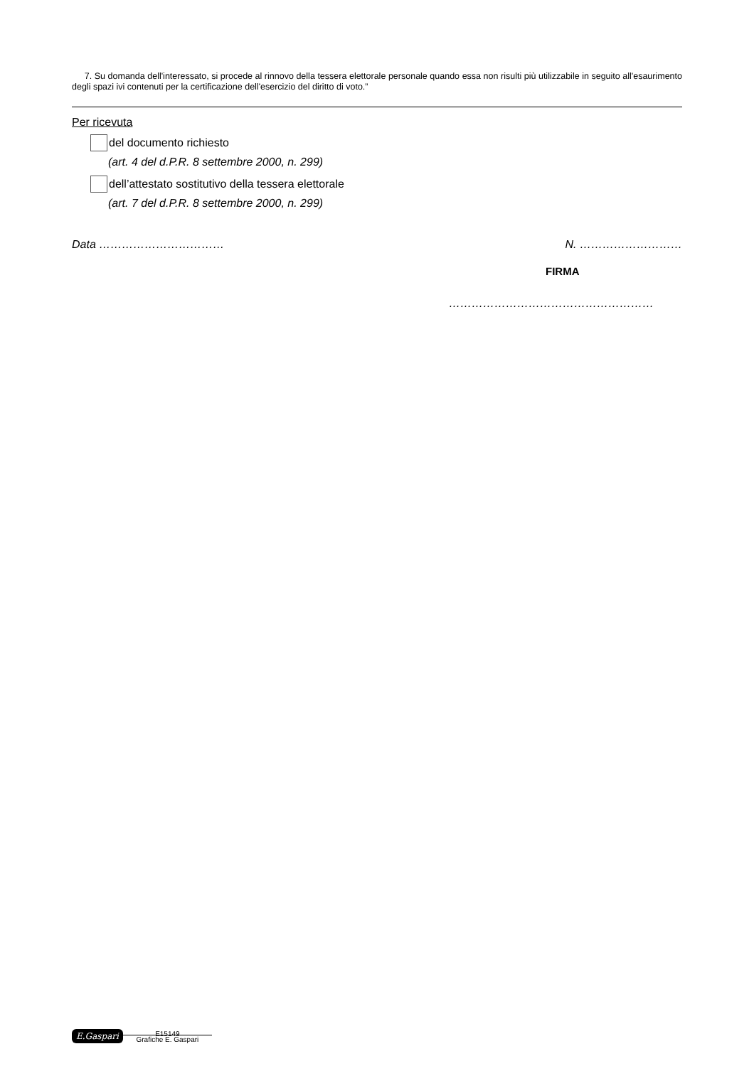7. Su domanda dell'interessato, si procede al rinnovo della tessera elettorale personale quando essa non risulti più utilizzabile in seguito all'esaurimento degli spazi ivi contenuti per la certificazione dell'esercizio del diritto di voto.”
Per ricevuta
del documento richiesto
(art. 4 del d.P.R. 8 settembre 2000, n. 299)
dell’attestato sostitutivo della tessera elettorale
(art. 7 del d.P.R. 8 settembre 2000, n. 299)
Data …………………………… N. ………………………
FIRMA
………………………………………………
E.Gaspari
E15149
Grafiche E. Gaspari